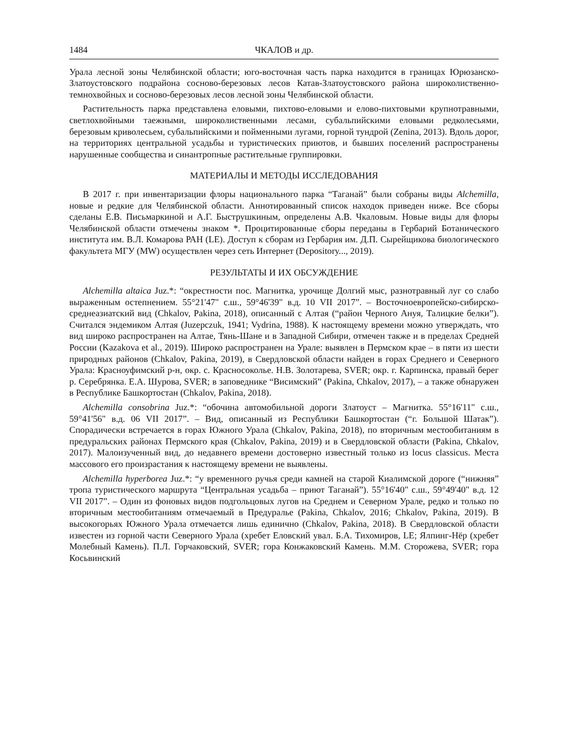1484 ЧКАЛОВ и др.
Урала лесной зоны Челябинской области; юго-восточная часть парка находится в границах Юрюзанско-Златоустовского подрайона сосново-березовых лесов Катав-Златоустовского района широколиственно-темнохвойных и сосново-березовых лесов лесной зоны Челябинской области.
Растительность парка представлена еловыми, пихтово-еловыми и елово-пихтовыми крупнотравными, светлохвойными таежными, широколиственными лесами, субальпийскими еловыми редколесьями, березовым криволесьем, субальпийскими и пойменными лугами, горной тундрой (Zenina, 2013). Вдоль дорог, на территориях центральной усадьбы и туристических приютов, и бывших поселений распространены нарушенные сообщества и синантропные растительные группировки.
МАТЕРИАЛЫ И МЕТОДЫ ИССЛЕДОВАНИЯ
В 2017 г. при инвентаризации флоры национального парка “Таганай” были собраны виды Alchemilla, новые и редкие для Челябинской области. Аннотированный список находок приведен ниже. Все сборы сделаны Е.В. Письмаркиной и А.Г. Быструшкиным, определены А.В. Чкаловым. Новые виды для флоры Челябинской области отмечены знаком *. Процитированные сборы переданы в Гербарий Ботанического института им. В.Л. Комарова РАН (LE). Доступ к сборам из Гербария им. Д.П. Сырейщикова биологического факультета МГУ (MW) осуществлен через сеть Интернет (Depository..., 2019).
РЕЗУЛЬТАТЫ И ИХ ОБСУЖДЕНИЕ
Alchemilla altaica Juz.*: “окрестности пос. Магнитка, урочище Долгий мыс, разнотравный луг со слабо выраженным остепнением. 55°21'47" с.ш., 59°46'39" в.д. 10 VII 2017”. – Восточноевропейско-сибирско-среднеазиатский вид (Chkalov, Pakina, 2018), описанный с Алтая (“район Черного Ануя, Талицкие белки”). Считался эндемиком Алтая (Juzepczuk, 1941; Vydrina, 1988). К настоящему времени можно утверждать, что вид широко распространен на Алтае, Тянь-Шане и в Западной Сибири, отмечен также и в пределах Средней России (Kazakova et al., 2019). Широко распространен на Урале: выявлен в Пермском крае – в пяти из шести природных районов (Chkalov, Pakina, 2019), в Свердловской области найден в горах Среднего и Северного Урала: Красноуфимский р-н, окр. с. Красносоколье. Н.В. Золотарева, SVER; окр. г. Карпинска, правый берег р. Серебрянка. Е.А. Шурова, SVER; в заповеднике “Висимский” (Pakina, Chkalov, 2017), – а также обнаружен в Республике Башкортостан (Chkalov, Pakina, 2018).
Alchemilla consobrina Juz.*: “обочина автомобильной дороги Златоуст – Магнитка. 55°16'11" с.ш., 59°41'56" в.д. 06 VII 2017”. – Вид, описанный из Республики Башкортостан (“г. Большой Шатак”). Спорадически встречается в горах Южного Урала (Chkalov, Pakina, 2018), по вторичным местообитаниям в предуральских районах Пермского края (Chkalov, Pakina, 2019) и в Свердловской области (Pakina, Chkalov, 2017). Малоизученный вид, до недавнего времени достоверно известный только из locus classicus. Места массового его произрастания к настоящему времени не выявлены.
Alchemilla hyperborea Juz.*: “у временного ручья среди камней на старой Киалимской дороге (“нижняя” тропа туристического маршрута “Центральная усадьба – приют Таганай”). 55°16'40" с.ш., 59°49'40" в.д. 12 VII 2017”. – Один из фоновых видов подгольцовых лугов на Среднем и Северном Урале, редко и только по вторичным местообитаниям отмечаемый в Предуралье (Pakina, Chkalov, 2016; Chkalov, Pakina, 2019). В высокогорьях Южного Урала отмечается лишь единично (Chkalov, Pakina, 2018). В Свердловской области известен из горной части Северного Урала (хребет Еловский увал. Б.А. Тихомиров, LE; Ялпинг-Нёр (хребет Молебный Камень). П.Л. Горчаковский, SVER; гора Конжаковский Камень. М.М. Сторожева, SVER; гора Косьвинский